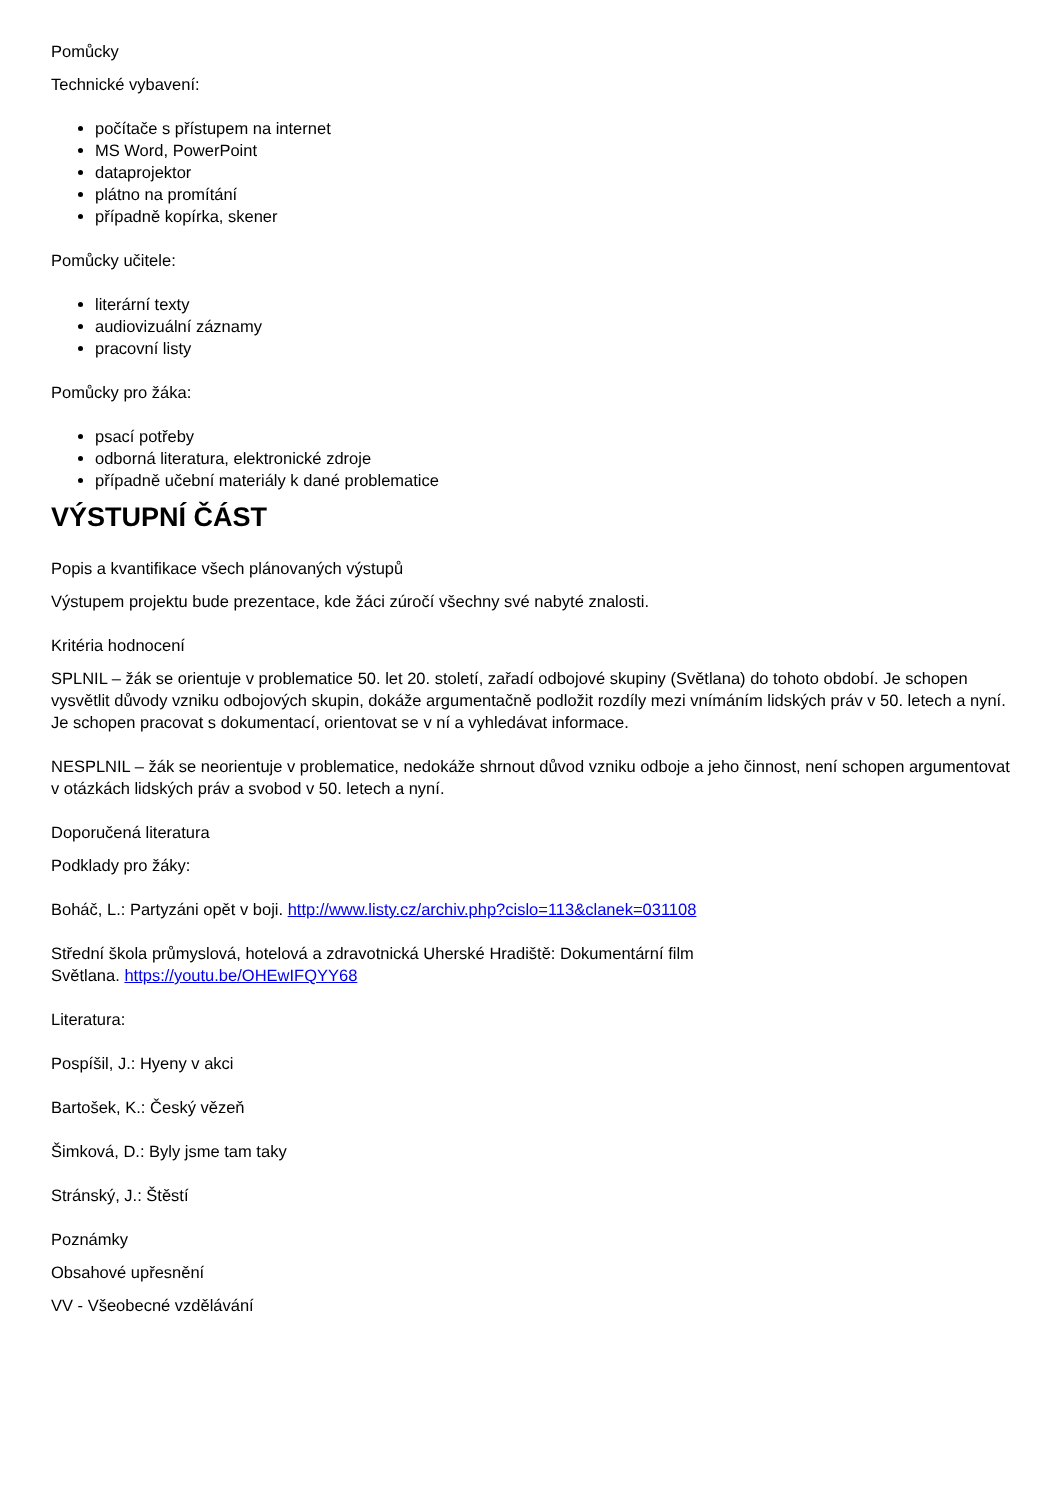Pomůcky
Technické vybavení:
počítače s přístupem na internet
MS Word, PowerPoint
dataprojektor
plátno na promítání
případně kopírka, skener
Pomůcky učitele:
literární texty
audiovizuální záznamy
pracovní listy
Pomůcky pro žáka:
psací potřeby
odborná literatura, elektronické zdroje
případně učební materiály k dané problematice
VÝSTUPNÍ ČÁST
Popis a kvantifikace všech plánovaných výstupů
Výstupem projektu bude prezentace, kde žáci zúročí všechny své nabyté znalosti.
Kritéria hodnocení
SPLNIL – žák se orientuje v problematice 50. let 20. století, zařadí odbojové skupiny (Světlana) do tohoto období. Je schopen vysvětlit důvody vzniku odbojových skupin, dokáže argumentačně podložit rozdíly mezi vnímáním lidských práv v 50. letech a nyní. Je schopen pracovat s dokumentací, orientovat se v ní a vyhledávat informace.
NESPLNIL – žák se neorientuje v problematice, nedokáže shrnout důvod vzniku odboje a jeho činnost, není schopen argumentovat v otázkách lidských práv a svobod v 50. letech a nyní.
Doporučená literatura
Podklady pro žáky:
Boháč, L.: Partyzáni opět v boji. http://www.listy.cz/archiv.php?cislo=113&clanek=031108
Střední škola průmyslová, hotelová a zdravotnická Uherské Hradiště: Dokumentární film
Světlana. https://youtu.be/OHEwIFQYY68
Literatura:
Pospíšil, J.: Hyeny v akci
Bartošek, K.: Český vězeň
Šimková, D.: Byly jsme tam taky
Stránský, J.: Štěstí
Poznámky
Obsahové upřesnění
VV - Všeobecné vzdělávání